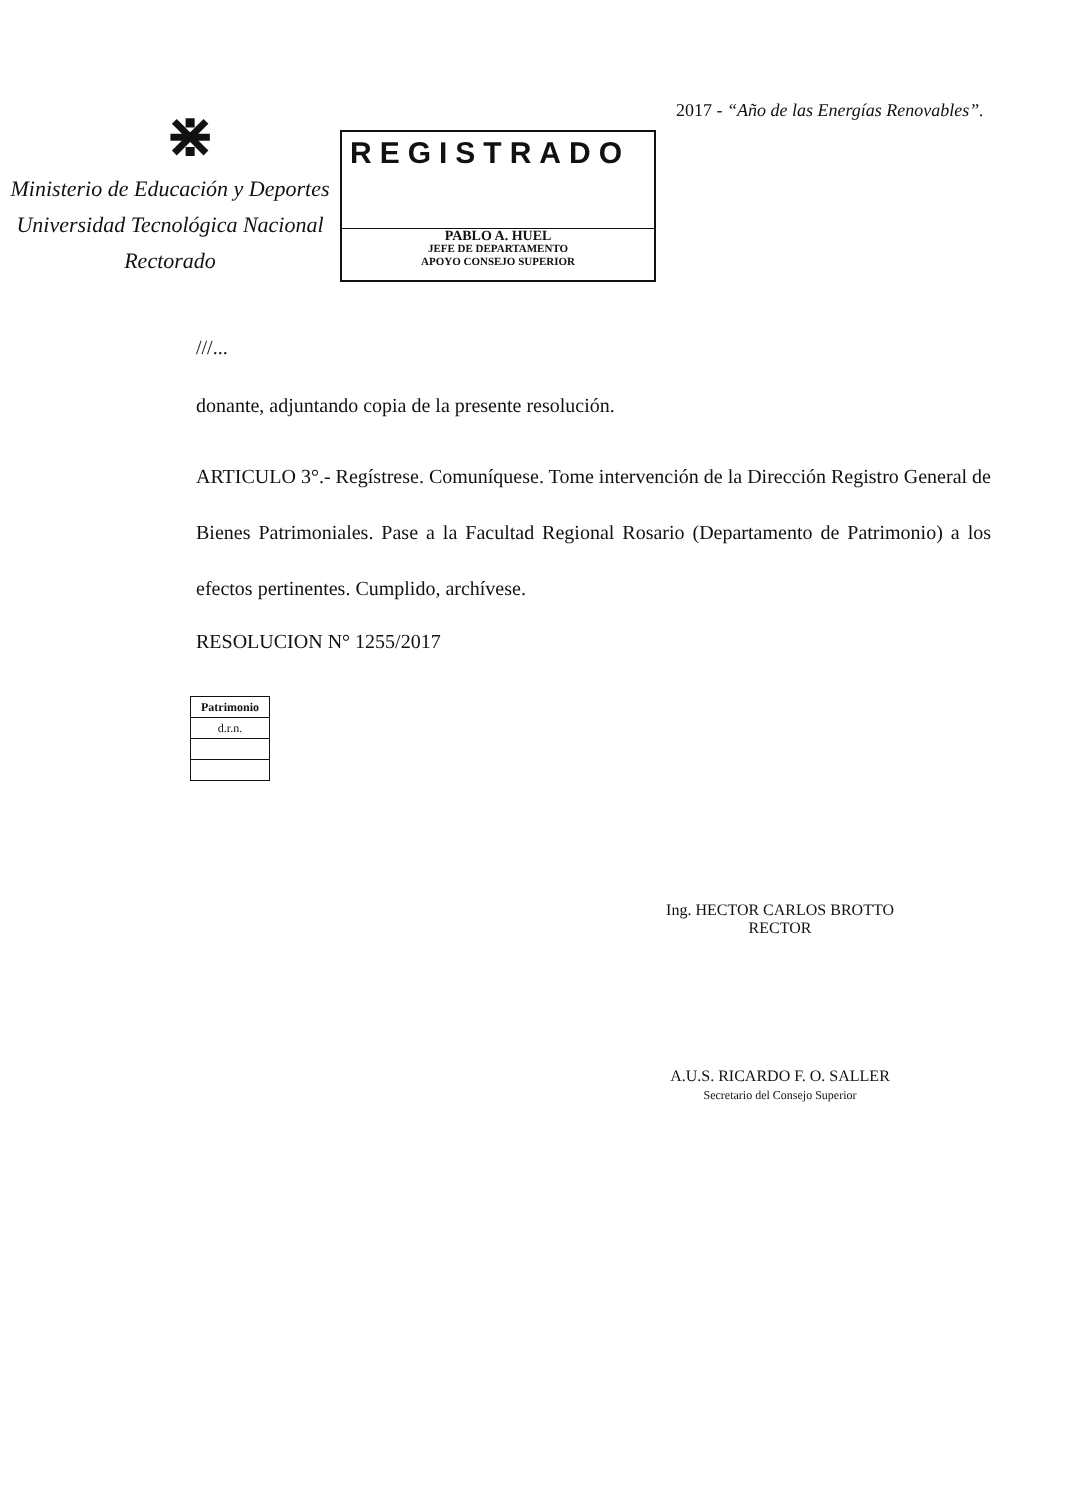⋇
Ministerio de Educación y Deportes
Universidad Tecnológica Nacional
Rectorado
REGISTRADO
PABLO A. HUEL
JEFE DE DEPARTAMENTO
APOYO CONSEJO SUPERIOR
2017 - “Año de las Energías Renovables”.
///...
donante, adjuntando copia de la presente resolución.
ARTICULO 3°.- Regístrese. Comuníquese. Tome intervención de la Dirección Registro General de Bienes Patrimoniales. Pase a la Facultad Regional Rosario (Departamento de Patrimonio) a los efectos pertinentes. Cumplido, archívese.
RESOLUCION N° 1255/2017
| Patrimonio |
| d.r.n. |
Ing. HECTOR CARLOS BROTTO
RECTOR
A.U.S. RICARDO F. O. SALLER
Secretario del Consejo Superior